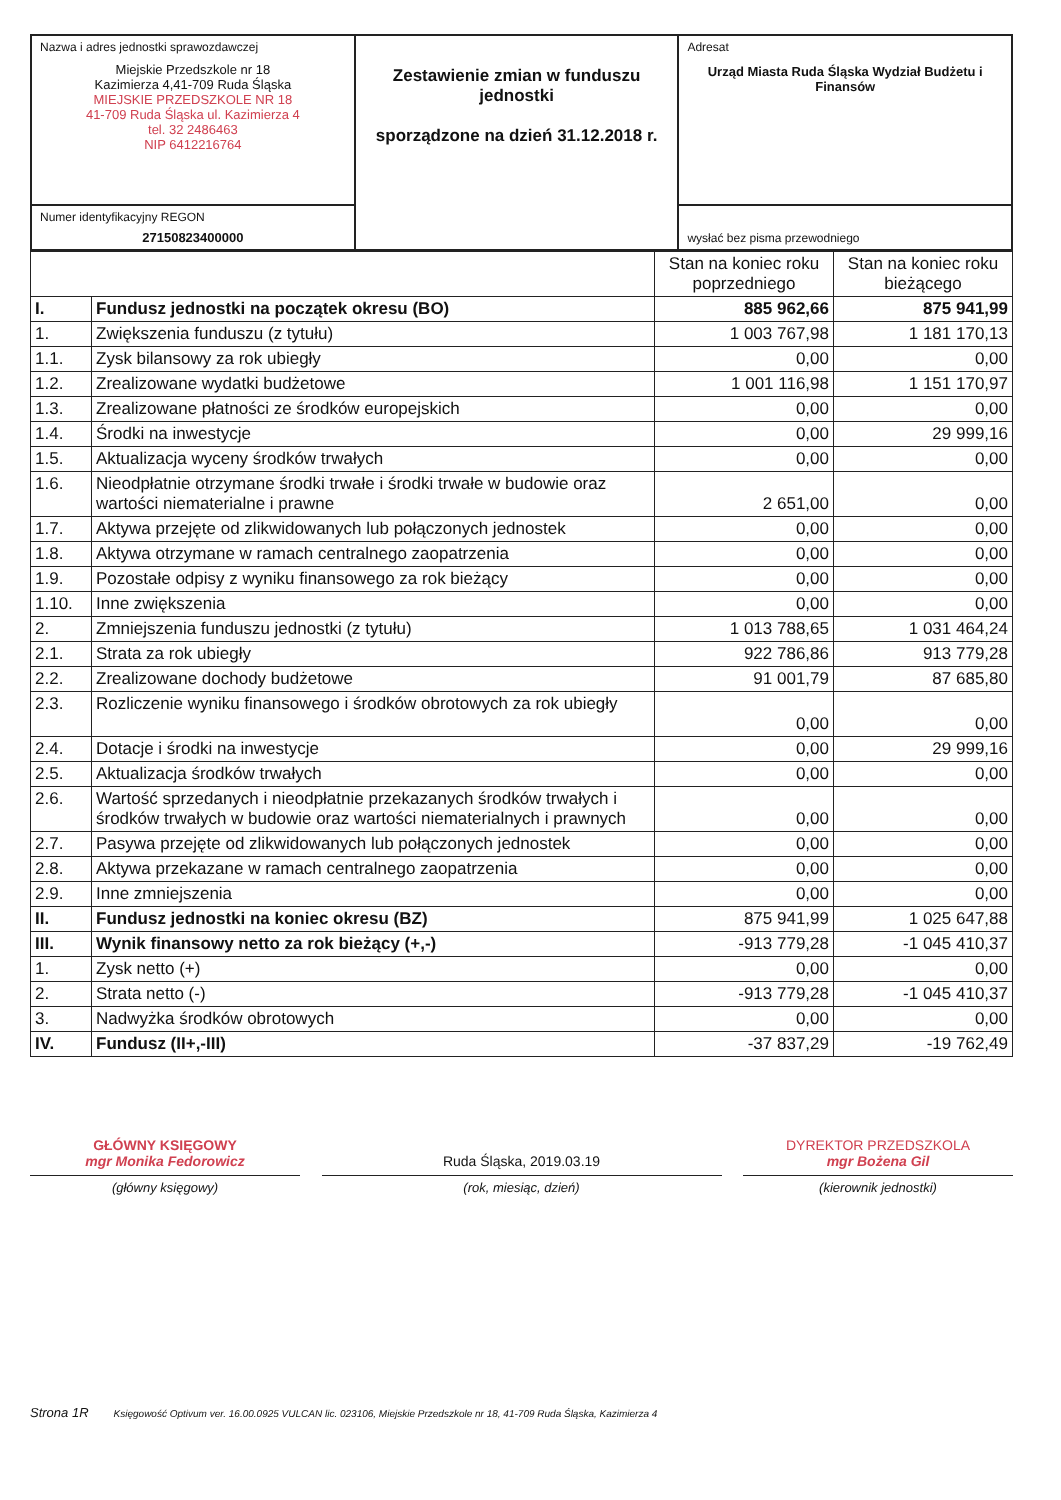| Nazwa i adres jednostki sprawozdawczej Miejskie Przedszkole nr 18 Kazimierza 4,41-709 Ruda Śląska MIEJSKIE PRZEDSZKOLE NR 18 41-709 Ruda Śląska ul. Kazimierza 4 tel. 32 2486463 NIP 6412216764 | Zestawienie zmian w funduszu jednostki sporządzone na dzień 31.12.2018 r. | Adresat Urząd Miasta Ruda Śląska Wydział Budżetu i Finansów |
| Numer identyfikacyjny REGON 27150823400000 | | wysłać bez pisma przewodniego |
| | | Stan na koniec roku poprzedniego | Stan na koniec roku bieżącego |
| --- | --- | --- | --- |
| I. | Fundusz jednostki na początek okresu (BO) | 885 962,66 | 875 941,99 |
| 1. | Zwiększenia funduszu (z tytułu) | 1 003 767,98 | 1 181 170,13 |
| 1.1. | Zysk bilansowy za rok ubiegły | 0,00 | 0,00 |
| 1.2. | Zrealizowane wydatki budżetowe | 1 001 116,98 | 1 151 170,97 |
| 1.3. | Zrealizowane płatności ze środków europejskich | 0,00 | 0,00 |
| 1.4. | Środki na inwestycje | 0,00 | 29 999,16 |
| 1.5. | Aktualizacja wyceny środków trwałych | 0,00 | 0,00 |
| 1.6. | Nieodpłatnie otrzymane środki trwałe i środki trwałe w budowie oraz wartości niematerialne i prawne | 2 651,00 | 0,00 |
| 1.7. | Aktywa przejęte od zlikwidowanych lub połączonych jednostek | 0,00 | 0,00 |
| 1.8. | Aktywa otrzymane w ramach centralnego zaopatrzenia | 0,00 | 0,00 |
| 1.9. | Pozostałe odpisy z wyniku finansowego za rok bieżący | 0,00 | 0,00 |
| 1.10. | Inne zwiększenia | 0,00 | 0,00 |
| 2. | Zmniejszenia funduszu jednostki (z tytułu) | 1 013 788,65 | 1 031 464,24 |
| 2.1. | Strata za rok ubiegły | 922 786,86 | 913 779,28 |
| 2.2. | Zrealizowane dochody budżetowe | 91 001,79 | 87 685,80 |
| 2.3. | Rozliczenie wyniku finansowego i środków obrotowych za rok ubiegły | 0,00 | 0,00 |
| 2.4. | Dotacje i środki na inwestycje | 0,00 | 29 999,16 |
| 2.5. | Aktualizacja środków trwałych | 0,00 | 0,00 |
| 2.6. | Wartość sprzedanych i nieodpłatnie przekazanych środków trwałych i środków trwałych w budowie oraz wartości niematerialnych i prawnych | 0,00 | 0,00 |
| 2.7. | Pasywa przejęte od zlikwidowanych lub połączonych jednostek | 0,00 | 0,00 |
| 2.8. | Aktywa przekazane w ramach centralnego zaopatrzenia | 0,00 | 0,00 |
| 2.9. | Inne zmniejszenia | 0,00 | 0,00 |
| II. | Fundusz jednostki na koniec okresu (BZ) | 875 941,99 | 1 025 647,88 |
| III. | Wynik finansowy netto za rok bieżący (+,-) | -913 779,28 | -1 045 410,37 |
| 1. | Zysk netto (+) | 0,00 | 0,00 |
| 2. | Strata netto (-) | -913 779,28 | -1 045 410,37 |
| 3. | Nadwyżka środków obrotowych | 0,00 | 0,00 |
| IV. | Fundusz (II+,-III) | -37 837,29 | -19 762,49 |
GŁÓWNY KSIĘGOWY
mgr Monika Fedorowicz
Ruda Śląska, 2019.03.19
DYREKTOR PRZEDSZKOLA
mgr Bożena Gil
(główny księgowy) (rok, miesiąc, dzień) (kierownik jednostki)
Strona 1R Księgowość Optivum ver. 16.00.0925 VULCAN lic. 023106, Miejskie Przedszkole nr 18, 41-709 Ruda Śląska, Kazimierza 4